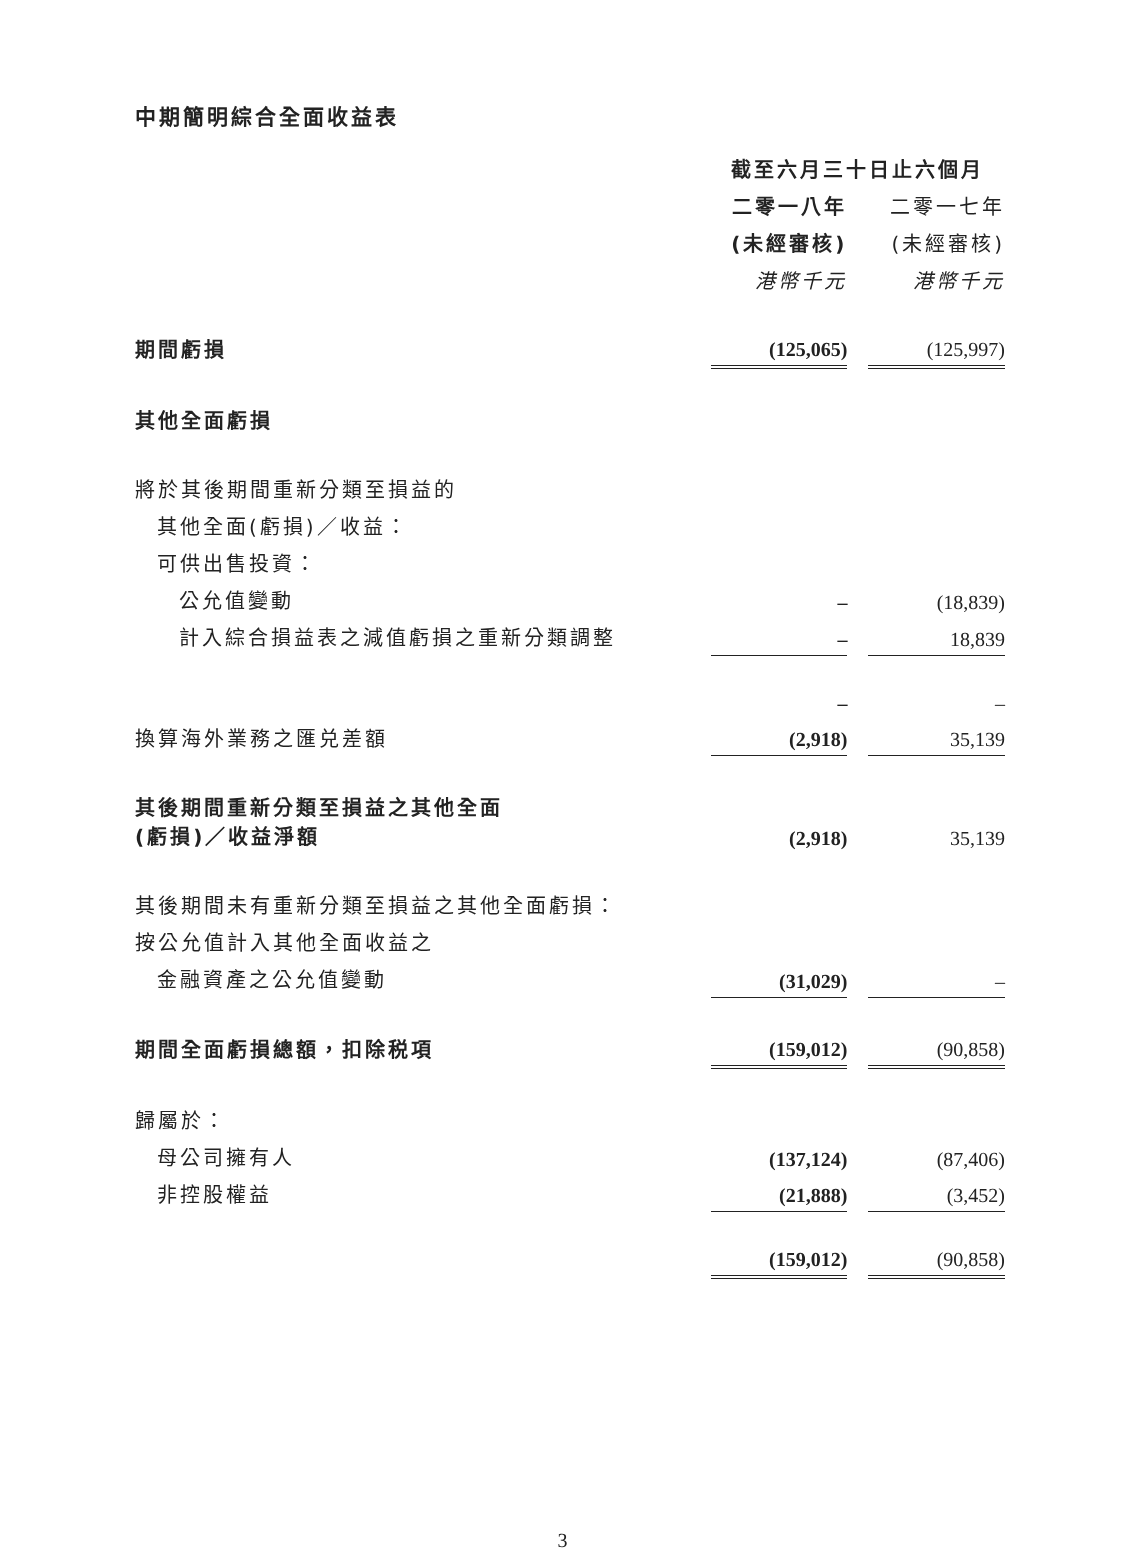中期簡明綜合全面收益表
| | 截至六月三十日止六個月 | | |
| | 二零一八年 | | 二零一七年 |
| | (未經審核) | | (未經審核) |
| | 港幣千元 | | 港幣千元 |
| 期間虧損 | (125,065) | | (125,997) |
| 其他全面虧損 | | | |
| 將於其後期間重新分類至損益的 | | | |
| 其他全面(虧損)／收益： | | | |
| 可供出售投資： | | | |
| 公允值變動 | – | | (18,839) |
| 計入綜合損益表之減值虧損之重新分類調整 | – | | 18,839 |
| | – | | – |
| 換算海外業務之匯兑差額 | (2,918) | | 35,139 |
| 其後期間重新分類至損益之其他全面 (虧損)／收益淨額 | (2,918) | | 35,139 |
| 其後期間未有重新分類至損益之其他全面虧損： | | | |
| 按公允值計入其他全面收益之 | | | |
| 金融資產之公允值變動 | (31,029) | | – |
| 期間全面虧損總額，扣除税項 | (159,012) | | (90,858) |
| 歸屬於： | | | |
| 母公司擁有人 | (137,124) | | (87,406) |
| 非控股權益 | (21,888) | | (3,452) |
| | (159,012) | | (90,858) |
3